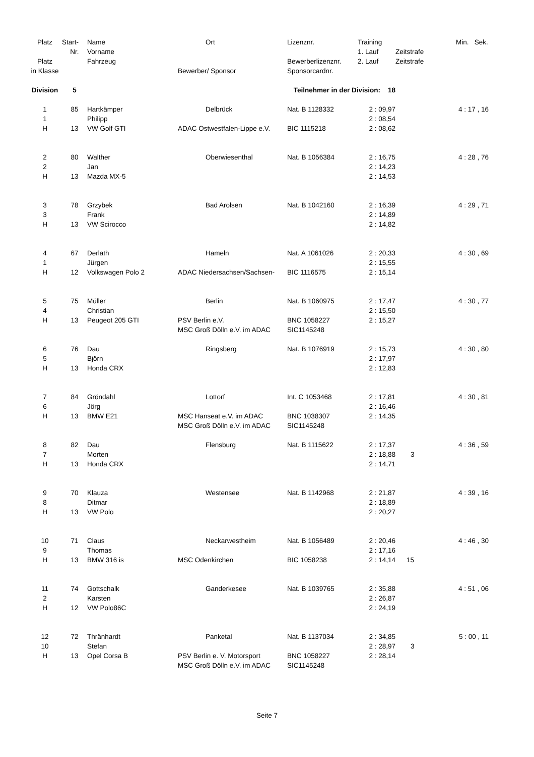| Platz | Start- | Name | Ort | Lizenznr. | Training | | Min. Sek. |
| --- | --- | --- | --- | --- | --- | --- | --- |
| | Nr. | Vorname | | | 1. Lauf | Zeitstrafe | |
| Platz | | Fahrzeug | | Bewerberlizenznr. | 2. Lauf | Zeitstrafe | |
| in Klasse | | | Bewerber/ Sponsor | Sponsorcardnr. | | | |
| Division | 5 | | Teilnehmer in der Division: 18 | | | | |
| 1 | 85 | Hartkämper | Delbrück | Nat. B 1128332 | 2 : 09,97 | | 4 : 17 , 16 |
| 1 | | Philipp | | | 2 : 08,54 | | |
| H | 13 | VW Golf GTI | ADAC Ostwestfalen-Lippe e.V. | BIC 1115218 | 2 : 08,62 | | |
| 2 | 80 | Walther | Oberwiesenthal | Nat. B 1056384 | 2 : 16,75 | | 4 : 28 , 76 |
| 2 | | Jan | | | 2 : 14,23 | | |
| H | 13 | Mazda MX-5 | | | 2 : 14,53 | | |
| 3 | 78 | Grzybek | Bad Arolsen | Nat. B 1042160 | 2 : 16,39 | | 4 : 29 , 71 |
| 3 | | Frank | | | 2 : 14,89 | | |
| H | 13 | VW Scirocco | | | 2 : 14,82 | | |
| 4 | 67 | Derlath | Hameln | Nat. A 1061026 | 2 : 20,33 | | 4 : 30 , 69 |
| 1 | | Jürgen | | | 2 : 15,55 | | |
| H | 12 | Volkswagen Polo 2 | ADAC Niedersachsen/Sachsen- | BIC 1116575 | 2 : 15,14 | | |
| 5 | 75 | Müller | Berlin | Nat. B 1060975 | 2 : 17,47 | | 4 : 30 , 77 |
| 4 | | Christian | | | 2 : 15,50 | | |
| H | 13 | Peugeot 205 GTI | PSV Berlin e.V. | BNC 1058227 | 2 : 15,27 | | |
| | | | MSC Groß Dölln e.V. im ADAC | SIC1145248 | | | |
| 6 | 76 | Dau | Ringsberg | Nat. B 1076919 | 2 : 15,73 | | 4 : 30 , 80 |
| 5 | | Björn | | | 2 : 17,97 | | |
| H | 13 | Honda CRX | | | 2 : 12,83 | | |
| 7 | 84 | Gröndahl | Lottorf | Int. C 1053468 | 2 : 17,81 | | 4 : 30 , 81 |
| 6 | | Jörg | | | 2 : 16,46 | | |
| H | 13 | BMW E21 | MSC Hanseat e.V. im ADAC | BNC 1038307 | 2 : 14,35 | | |
| | | | MSC Groß Dölln e.V. im ADAC | SIC1145248 | | | |
| 8 | 82 | Dau | Flensburg | Nat. B 1115622 | 2 : 17,37 | | 4 : 36 , 59 |
| 7 | | Morten | | | 2 : 18,88 | 3 | |
| H | 13 | Honda CRX | | | 2 : 14,71 | | |
| 9 | 70 | Klauza | Westensee | Nat. B 1142968 | 2 : 21,87 | | 4 : 39 , 16 |
| 8 | | Ditmar | | | 2 : 18,89 | | |
| H | 13 | VW Polo | | | 2 : 20,27 | | |
| 10 | 71 | Claus | Neckarwestheim | Nat. B 1056489 | 2 : 20,46 | | 4 : 46 , 30 |
| 9 | | Thomas | | | 2 : 17,16 | | |
| H | 13 | BMW 316 is | MSC Odenkirchen | BIC 1058238 | 2 : 14,14 | 15 | |
| 11 | 74 | Gottschalk | Ganderkesee | Nat. B 1039765 | 2 : 35,88 | | 4 : 51 , 06 |
| 2 | | Karsten | | | 2 : 26,87 | | |
| H | 12 | VW Polo86C | | | 2 : 24,19 | | |
| 12 | 72 | Thränhardt | Panketal | Nat. B 1137034 | 2 : 34,85 | | 5 : 00 , 11 |
| 10 | | Stefan | | | 2 : 28,97 | 3 | |
| H | 13 | Opel Corsa B | PSV Berlin e. V. Motorsport | BNC 1058227 | 2 : 28,14 | | |
| | | | MSC Groß Dölln e.V. im ADAC | SIC1145248 | | | |
Seite 7